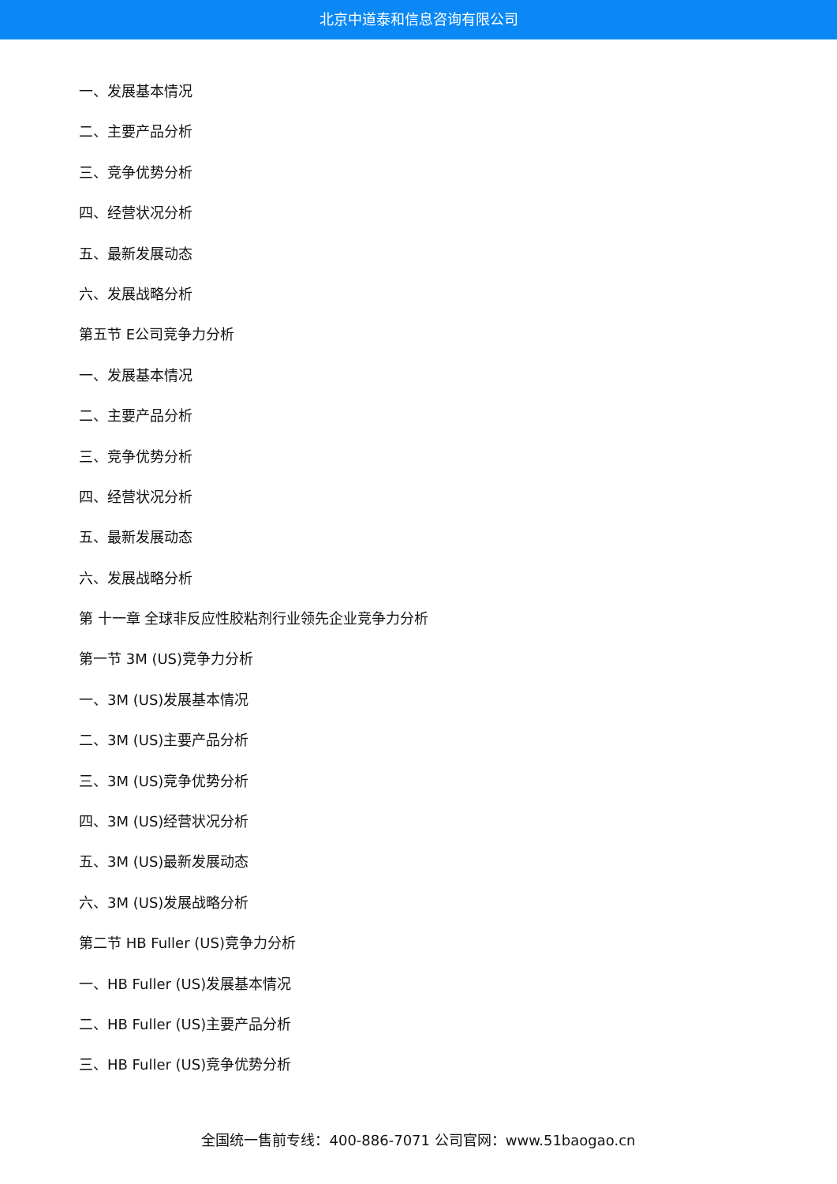北京中道泰和信息咨询有限公司
一、发展基本情况
二、主要产品分析
三、竞争优势分析
四、经营状况分析
五、最新发展动态
六、发展战略分析
第五节 E公司竞争力分析
一、发展基本情况
二、主要产品分析
三、竞争优势分析
四、经营状况分析
五、最新发展动态
六、发展战略分析
第 十一章 全球非反应性胶粘剂行业领先企业竞争力分析
第一节 3M (US)竞争力分析
一、3M (US)发展基本情况
二、3M (US)主要产品分析
三、3M (US)竞争优势分析
四、3M (US)经营状况分析
五、3M (US)最新发展动态
六、3M (US)发展战略分析
第二节 HB Fuller (US)竞争力分析
一、HB Fuller (US)发展基本情况
二、HB Fuller (US)主要产品分析
三、HB Fuller (US)竞争优势分析
全国统一售前专线：400-886-7071 公司官网：www.51baogao.cn